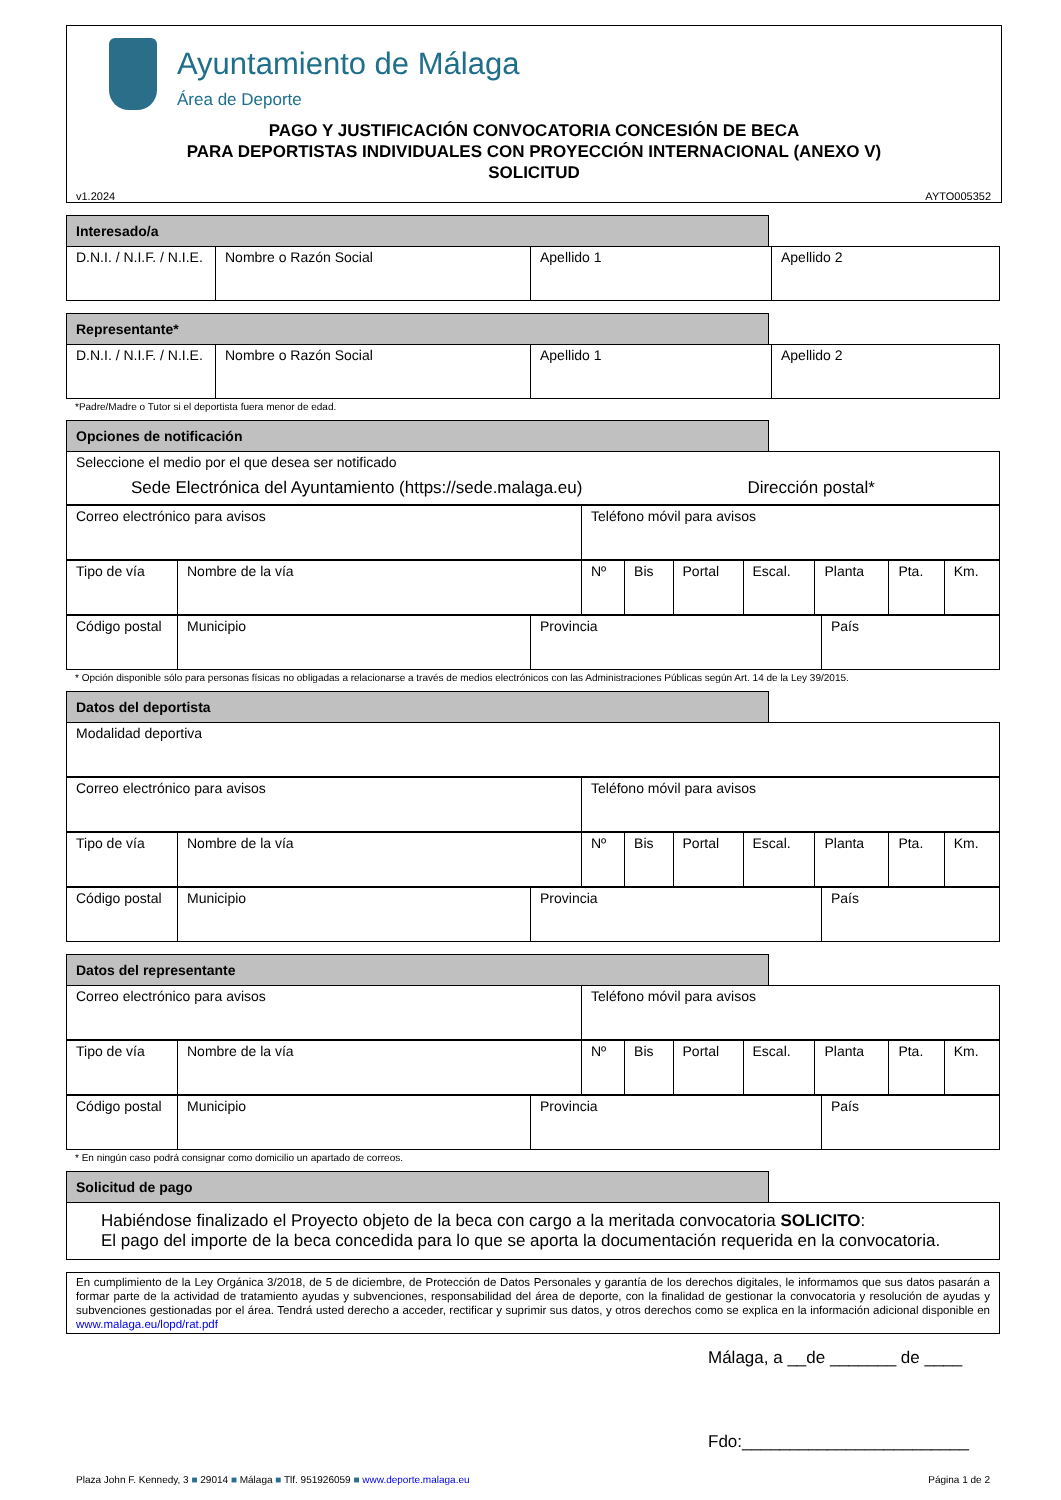Ayuntamiento de Málaga
Área de Deporte
PAGO Y JUSTIFICACIÓN CONVOCATORIA CONCESIÓN DE BECA
PARA DEPORTISTAS INDIVIDUALES CON PROYECCIÓN INTERNACIONAL (ANEXO V)
SOLICITUD
v1.2024 AYTO005352
Interesado/a
| D.N.I. / N.I.F. / N.I.E. | Nombre o Razón Social | Apellido 1 | Apellido 2 |
Representante*
| D.N.I. / N.I.F. / N.I.E. | Nombre o Razón Social | Apellido 1 | Apellido 2 |
*Padre/Madre o Tutor si el deportista fuera menor de edad.
Opciones de notificación
| Seleccione el medio por el que desea ser notificado Sede Electrónica del Ayuntamiento (https://sede.malaga.eu) Dirección postal* |
| Correo electrónico para avisos | Teléfono móvil para avisos |
| Tipo de vía | Nombre de la vía | Nº | Bis | Portal | Escal. | Planta | Pta. | Km. |
| Código postal | Municipio | Provincia | País |
* Opción disponible sólo para personas físicas no obligadas a relacionarse a través de medios electrónicos con las Administraciones Públicas según Art. 14 de la Ley 39/2015.
Datos del deportista
| Modalidad deportiva |
| Correo electrónico para avisos | Teléfono móvil para avisos |
| Tipo de vía | Nombre de la vía | Nº | Bis | Portal | Escal. | Planta | Pta. | Km. |
| Código postal | Municipio | Provincia | País |
Datos del representante
| Correo electrónico para avisos | Teléfono móvil para avisos |
| Tipo de vía | Nombre de la vía | Nº | Bis | Portal | Escal. | Planta | Pta. | Km. |
| Código postal | Municipio | Provincia | País |
* En ningún caso podrá consignar como domicilio un apartado de correos.
Solicitud de pago
Habiéndose finalizado el Proyecto objeto de la beca con cargo a la meritada convocatoria SOLICITO:
El pago del importe de la beca concedida para lo que se aporta la documentación requerida en la convocatoria.
En cumplimiento de la Ley Orgánica 3/2018, de 5 de diciembre, de Protección de Datos Personales y garantía de los derechos digitales, le informamos que sus datos pasarán a formar parte de la actividad de tratamiento ayudas y subvenciones, responsabilidad del área de deporte, con la finalidad de gestionar la convocatoria y resolución de ayudas y subvenciones gestionadas por el área. Tendrá usted derecho a acceder, rectificar y suprimir sus datos, y otros derechos como se explica en la información adicional disponible en www.malaga.eu/lopd/rat.pdf
Málaga, a __de _______ de ____
Fdo:________________________
Plaza John F. Kennedy, 3 ■ 29014 ■ Málaga ■ Tlf. 951926059 ■ www.deporte.malaga.eu Página 1 de 2